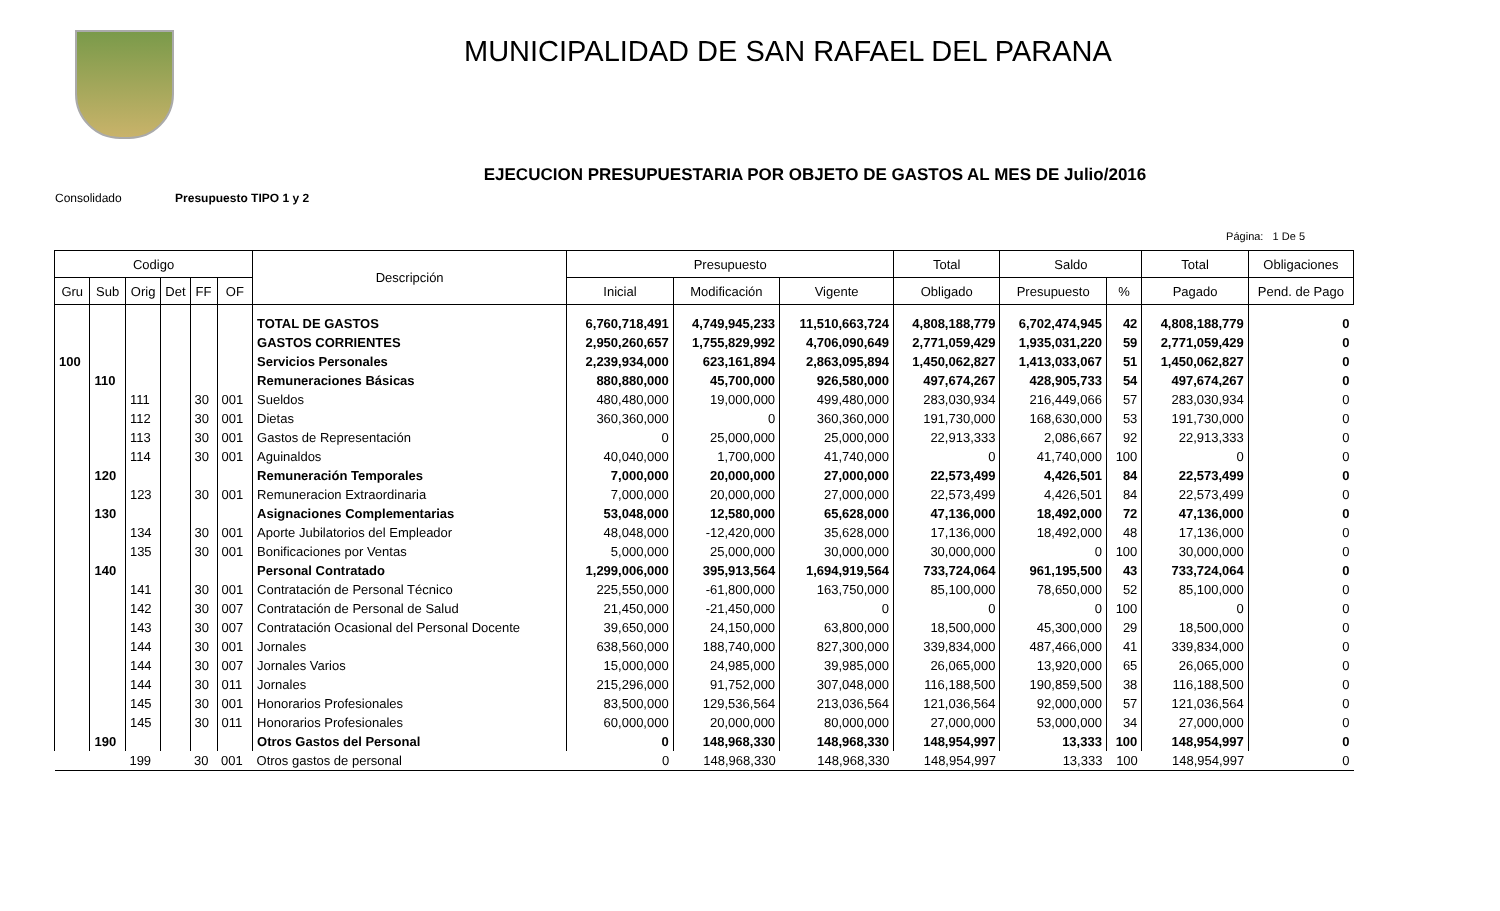MUNICIPALIDAD DE SAN RAFAEL DEL PARANA
EJECUCION PRESUPUESTARIA POR OBJETO DE GASTOS AL MES DE Julio/2016
Consolidado Presupuesto TIPO 1 y 2
Página: 1 De 5
| Codigo | | | | | | Descripción | Presupuesto | | | Total | Saldo | | Total | Obligaciones |
| --- | --- | --- | --- | --- | --- | --- | --- | --- | --- | --- | --- | --- | --- | --- |
| Gru | Sub | Orig | Det | FF | OF | | Inicial | Modificación | Vigente | Obligado | Presupuesto | % | Pagado | Pend. de Pago |
| | | | | | | TOTAL DE GASTOS | 6,760,718,491 | 4,749,945,233 | 11,510,663,724 | 4,808,188,779 | 6,702,474,945 | 42 | 4,808,188,779 | 0 |
| | | | | | | GASTOS CORRIENTES | 2,950,260,657 | 1,755,829,992 | 4,706,090,649 | 2,771,059,429 | 1,935,031,220 | 59 | 2,771,059,429 | 0 |
| 100 | | | | | | Servicios Personales | 2,239,934,000 | 623,161,894 | 2,863,095,894 | 1,450,062,827 | 1,413,033,067 | 51 | 1,450,062,827 | 0 |
| | 110 | | | | | Remuneraciones Básicas | 880,880,000 | 45,700,000 | 926,580,000 | 497,674,267 | 428,905,733 | 54 | 497,674,267 | 0 |
| | | 111 | | 30 | 001 | Sueldos | 480,480,000 | 19,000,000 | 499,480,000 | 283,030,934 | 216,449,066 | 57 | 283,030,934 | 0 |
| | | 112 | | 30 | 001 | Dietas | 360,360,000 | 0 | 360,360,000 | 191,730,000 | 168,630,000 | 53 | 191,730,000 | 0 |
| | | 113 | | 30 | 001 | Gastos de Representación | 0 | 25,000,000 | 25,000,000 | 22,913,333 | 2,086,667 | 92 | 22,913,333 | 0 |
| | | 114 | | 30 | 001 | Aguinaldos | 40,040,000 | 1,700,000 | 41,740,000 | 0 | 41,740,000 | 100 | 0 | 0 |
| | 120 | | | | | Remuneración Temporales | 7,000,000 | 20,000,000 | 27,000,000 | 22,573,499 | 4,426,501 | 84 | 22,573,499 | 0 |
| | | 123 | | 30 | 001 | Remuneracion Extraordinaria | 7,000,000 | 20,000,000 | 27,000,000 | 22,573,499 | 4,426,501 | 84 | 22,573,499 | 0 |
| | 130 | | | | | Asignaciones Complementarias | 53,048,000 | 12,580,000 | 65,628,000 | 47,136,000 | 18,492,000 | 72 | 47,136,000 | 0 |
| | | 134 | | 30 | 001 | Aporte Jubilatorios del Empleador | 48,048,000 | -12,420,000 | 35,628,000 | 17,136,000 | 18,492,000 | 48 | 17,136,000 | 0 |
| | | 135 | | 30 | 001 | Bonificaciones por Ventas | 5,000,000 | 25,000,000 | 30,000,000 | 30,000,000 | 0 | 100 | 30,000,000 | 0 |
| | 140 | | | | | Personal Contratado | 1,299,006,000 | 395,913,564 | 1,694,919,564 | 733,724,064 | 961,195,500 | 43 | 733,724,064 | 0 |
| | | 141 | | 30 | 001 | Contratación de Personal Técnico | 225,550,000 | -61,800,000 | 163,750,000 | 85,100,000 | 78,650,000 | 52 | 85,100,000 | 0 |
| | | 142 | | 30 | 007 | Contratación de Personal de Salud | 21,450,000 | -21,450,000 | 0 | 0 | 0 | 100 | 0 | 0 |
| | | 143 | | 30 | 007 | Contratación Ocasional del Personal Docente | 39,650,000 | 24,150,000 | 63,800,000 | 18,500,000 | 45,300,000 | 29 | 18,500,000 | 0 |
| | | 144 | | 30 | 001 | Jornales | 638,560,000 | 188,740,000 | 827,300,000 | 339,834,000 | 487,466,000 | 41 | 339,834,000 | 0 |
| | | 144 | | 30 | 007 | Jornales Varios | 15,000,000 | 24,985,000 | 39,985,000 | 26,065,000 | 13,920,000 | 65 | 26,065,000 | 0 |
| | | 144 | | 30 | 011 | Jornales | 215,296,000 | 91,752,000 | 307,048,000 | 116,188,500 | 190,859,500 | 38 | 116,188,500 | 0 |
| | | 145 | | 30 | 001 | Honorarios Profesionales | 83,500,000 | 129,536,564 | 213,036,564 | 121,036,564 | 92,000,000 | 57 | 121,036,564 | 0 |
| | | 145 | | 30 | 011 | Honorarios Profesionales | 60,000,000 | 20,000,000 | 80,000,000 | 27,000,000 | 53,000,000 | 34 | 27,000,000 | 0 |
| | 190 | | | | | Otros Gastos del Personal | 0 | 148,968,330 | 148,968,330 | 148,954,997 | 13,333 | 100 | 148,954,997 | 0 |
| | | 199 | | 30 | 001 | Otros gastos de personal | 0 | 148,968,330 | 148,968,330 | 148,954,997 | 13,333 | 100 | 148,954,997 | 0 |